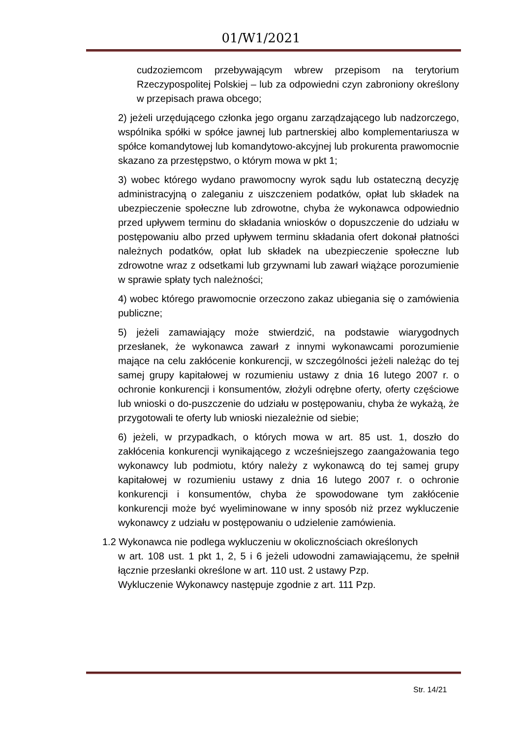01/W1/2021
cudzoziemcom przebywającym wbrew przepisom na terytorium Rzeczypospolitej Polskiej – lub za odpowiedni czyn zabroniony określony w przepisach prawa obcego;
2) jeżeli urzędującego członka jego organu zarządzającego lub nadzorczego, wspólnika spółki w spółce jawnej lub partnerskiej albo komplementariusza w spółce komandytowej lub komandytowo-akcyjnej lub prokurenta prawomocnie skazano za przestępstwo, o którym mowa w pkt 1;
3) wobec którego wydano prawomocny wyrok sądu lub ostateczną decyzję administracyjną o zaleganiu z uiszczeniem podatków, opłat lub składek na ubezpieczenie społeczne lub zdrowotne, chyba że wykonawca odpowiednio przed upływem terminu do składania wniosków o dopuszczenie do udziału w postępowaniu albo przed upływem terminu składania ofert dokonał płatności należnych podatków, opłat lub składek na ubezpieczenie społeczne lub zdrowotne wraz z odsetkami lub grzywnami lub zawarł wiążące porozumienie w sprawie spłaty tych należności;
4) wobec którego prawomocnie orzeczono zakaz ubiegania się o zamówienia publiczne;
5) jeżeli zamawiający może stwierdzić, na podstawie wiarygodnych przesłanek, że wykonawca zawarł z innymi wykonawcami porozumienie mające na celu zakłócenie konkurencji, w szczególności jeżeli należąc do tej samej grupy kapitałowej w rozumieniu ustawy z dnia 16 lutego 2007 r. o ochronie konkurencji i konsumentów, złożyli odrębne oferty, oferty częściowe lub wnioski o do-puszczenie do udziału w postępowaniu, chyba że wykażą, że przygotowali te oferty lub wnioski niezależnie od siebie;
6) jeżeli, w przypadkach, o których mowa w art. 85 ust. 1, doszło do zakłócenia konkurencji wynikającego z wcześniejszego zaangażowania tego wykonawcy lub podmiotu, który należy z wykonawcą do tej samej grupy kapitałowej w rozumieniu ustawy z dnia 16 lutego 2007 r. o ochronie konkurencji i konsumentów, chyba że spowodowane tym zakłócenie konkurencji może być wyeliminowane w inny sposób niż przez wykluczenie wykonawcy z udziału w postępowaniu o udzielenie zamówienia.
1.2 Wykonawca nie podlega wykluczeniu w okolicznościach określonych
w art. 108 ust. 1 pkt 1, 2, 5 i 6 jeżeli udowodni zamawiającemu, że spełnił łącznie przesłanki określone w art. 110 ust. 2 ustawy Pzp.
Wykluczenie Wykonawcy następuje zgodnie z art. 111 Pzp.
Str. 14/21